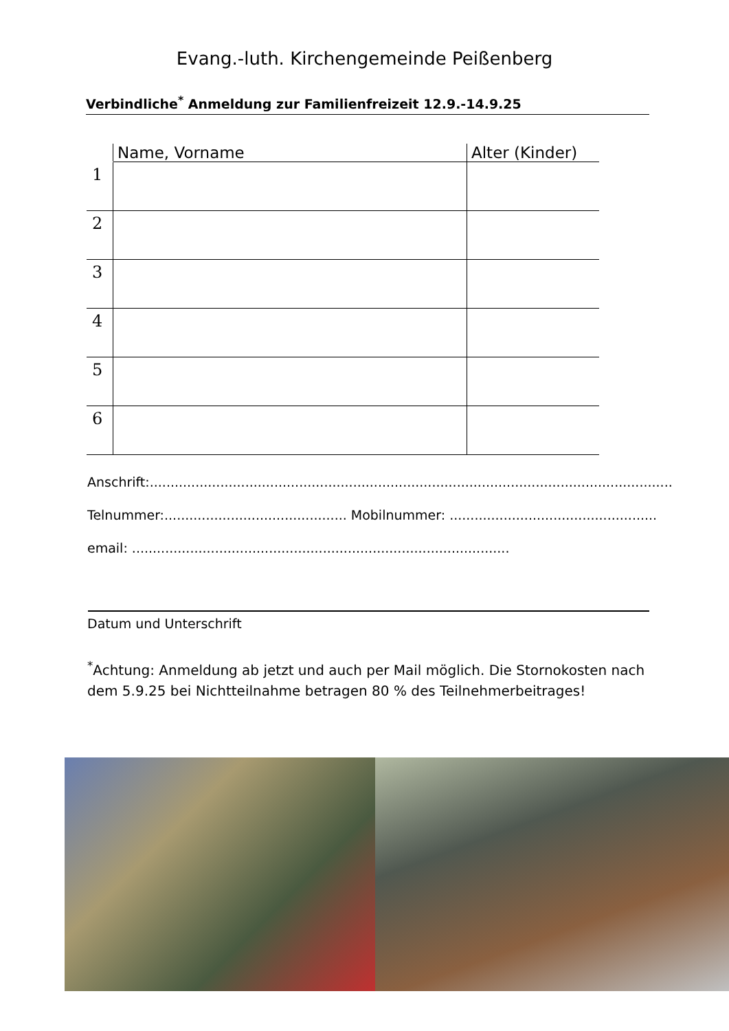Evang.-luth. Kirchengemeinde Peißenberg
Verbindliche<sup>*</sup> Anmeldung zur Familienfreizeit 12.9.-14.9.25
| | Name, Vorname | Alter (Kinder) |
| --- | --- | --- |
| 1 | | |
| 2 | | |
| 3 | | |
| 4 | | |
| 5 | | |
| 6 | | |
Anschrift:..............................................................................................................................
Telnummer:............................................ Mobilnummer: ..................................................
email: ...........................................................................................
Datum und Unterschrift
<sup>*</sup> Achtung: Anmeldung ab jetzt und auch per Mail möglich. Die Stornokosten nach dem 5.9.25 bei Nichtteilnahme betragen 80 % des Teilnehmerbeitrages!